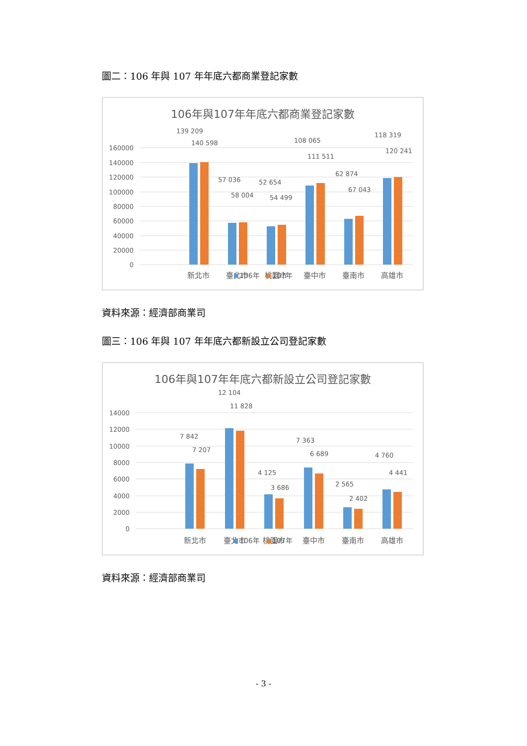圖二：106 年與 107 年年底六都商業登記家數
106年與107年年底六都商業登記家數
160000
140000
120000
100000
80000
60000
40000
20000
0
139 209
140 598
57 036
58 004
52 654
54 499
108 065
111 511
62 874
67 043
118 319
120 241
新北市
臺北市
桃園市
臺中市
臺南市
高雄市
106年
107年
資料來源：經濟部商業司
圖三：106 年與 107 年年底六都新設立公司登記家數
106年與107年年底六都新設立公司登記家數
14000
12000
10000
8000
6000
4000
2000
0
7 842
7 207
12 104
11 828
4 125
3 686
7 363
6 689
2 565
2 402
4 760
4 441
新北市
臺北市
桃園市
臺中市
臺南市
高雄市
106年
107年
資料來源：經濟部商業司
- 3 -